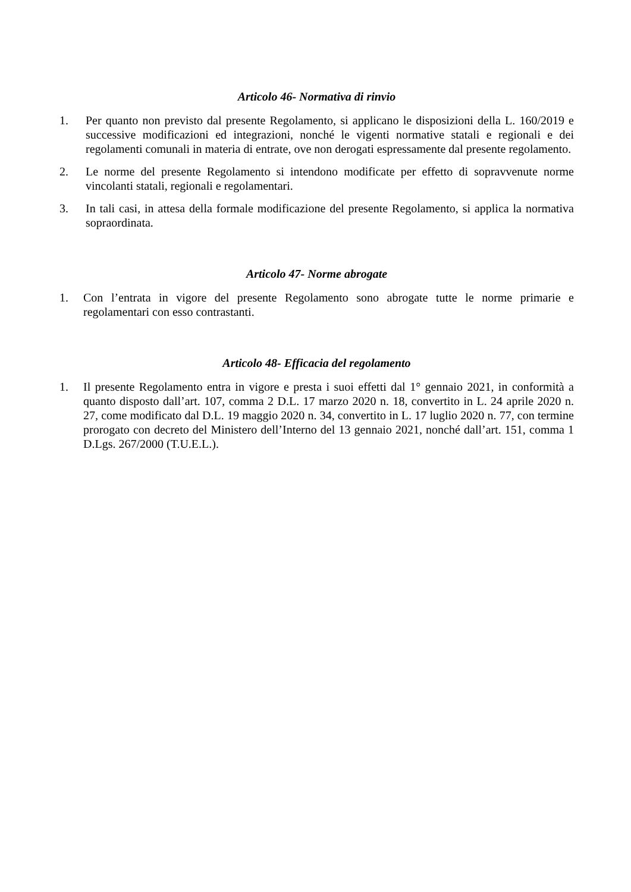Articolo 46- Normativa di rinvio
1. Per quanto non previsto dal presente Regolamento, si applicano le disposizioni della L. 160/2019 e successive modificazioni ed integrazioni, nonché le vigenti normative statali e regionali e dei regolamenti comunali in materia di entrate, ove non derogati espressamente dal presente regolamento.
2. Le norme del presente Regolamento si intendono modificate per effetto di sopravvenute norme vincolanti statali, regionali e regolamentari.
3. In tali casi, in attesa della formale modificazione del presente Regolamento, si applica la normativa sopraordinata.
Articolo 47- Norme abrogate
1. Con l’entrata in vigore del presente Regolamento sono abrogate tutte le norme primarie e regolamentari con esso contrastanti.
Articolo 48- Efficacia del regolamento
1. Il presente Regolamento entra in vigore e presta i suoi effetti dal 1° gennaio 2021, in conformità a quanto disposto dall’art. 107, comma 2 D.L. 17 marzo 2020 n. 18, convertito in L. 24 aprile 2020 n. 27, come modificato dal D.L. 19 maggio 2020 n. 34, convertito in L. 17 luglio 2020 n. 77, con termine prorogato con decreto del Ministero dell’Interno del 13 gennaio 2021, nonché dall’art. 151, comma 1 D.Lgs. 267/2000 (T.U.E.L.).